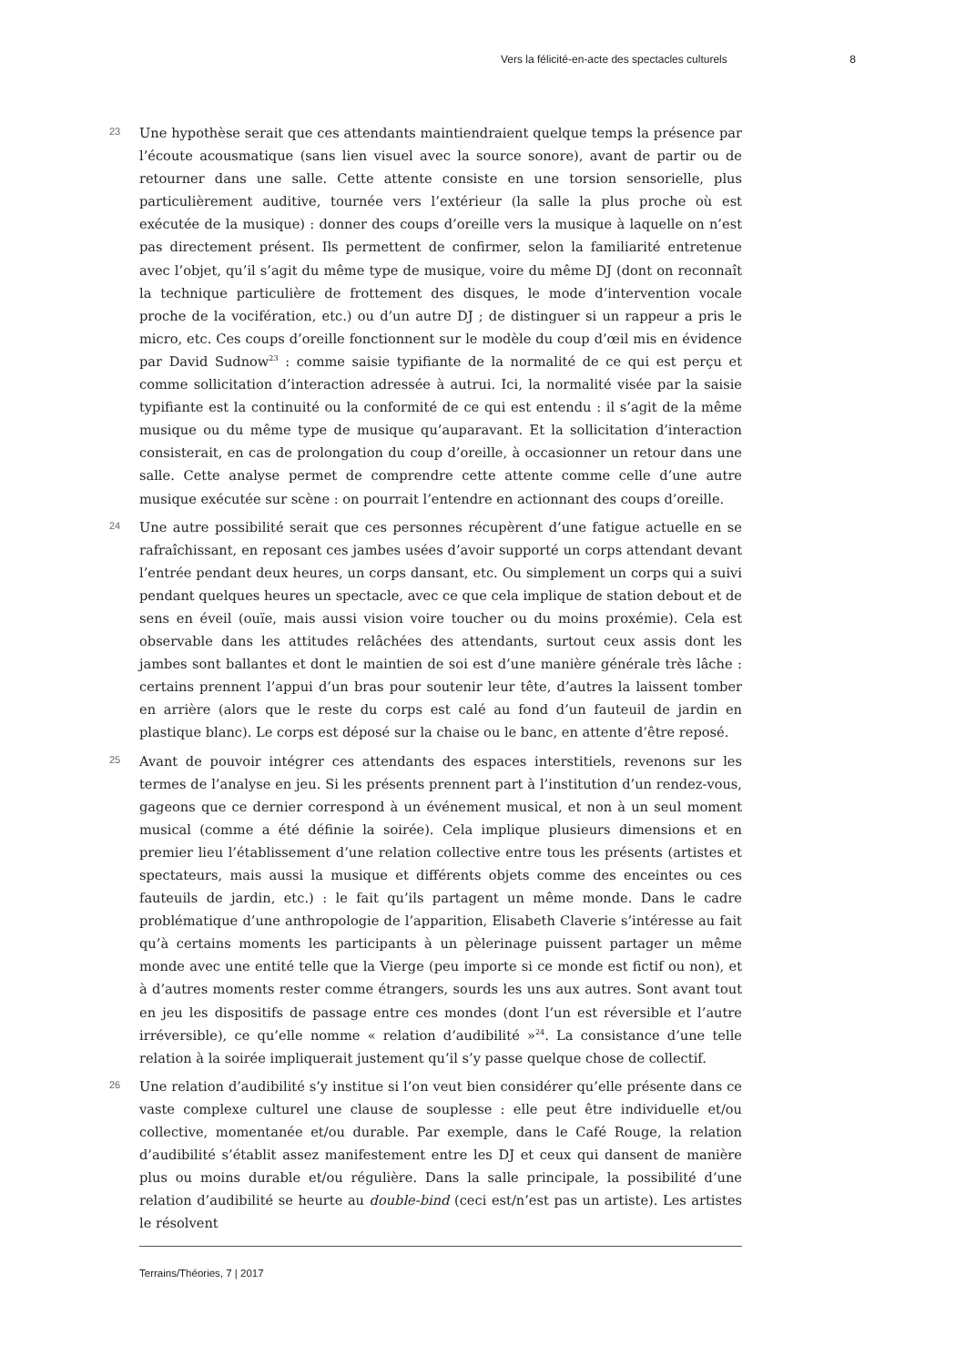Vers la félicité-en-acte des spectacles culturels 8
23
Une hypothèse serait que ces attendants maintiendraient quelque temps la présence par l’écoute acousmatique (sans lien visuel avec la source sonore), avant de partir ou de retourner dans une salle. Cette attente consiste en une torsion sensorielle, plus particulièrement auditive, tournée vers l’extérieur (la salle la plus proche où est exécutée de la musique) : donner des coups d’oreille vers la musique à laquelle on n’est pas directement présent. Ils permettent de confirmer, selon la familiarité entretenue avec l’objet, qu’il s’agit du même type de musique, voire du même DJ (dont on reconnaît la technique particulière de frottement des disques, le mode d’intervention vocale proche de la vocifération, etc.) ou d’un autre DJ ; de distinguer si un rappeur a pris le micro, etc. Ces coups d’oreille fonctionnent sur le modèle du coup d’œil mis en évidence par David Sudnow<sup>23</sup> : comme saisie typifiante de la normalité de ce qui est perçu et comme sollicitation d’interaction adressée à autrui. Ici, la normalité visée par la saisie typifiante est la continuité ou la conformité de ce qui est entendu : il s’agit de la même musique ou du même type de musique qu’auparavant. Et la sollicitation d’interaction consisterait, en cas de prolongation du coup d’oreille, à occasionner un retour dans une salle. Cette analyse permet de comprendre cette attente comme celle d’une autre musique exécutée sur scène : on pourrait l’entendre en actionnant des coups d’oreille.
24
Une autre possibilité serait que ces personnes récupèrent d’une fatigue actuelle en se rafraîchissant, en reposant ces jambes usées d’avoir supporté un corps attendant devant l’entrée pendant deux heures, un corps dansant, etc. Ou simplement un corps qui a suivi pendant quelques heures un spectacle, avec ce que cela implique de station debout et de sens en éveil (ouïe, mais aussi vision voire toucher ou du moins proxémie). Cela est observable dans les attitudes relâchées des attendants, surtout ceux assis dont les jambes sont ballantes et dont le maintien de soi est d’une manière générale très lâche : certains prennent l’appui d’un bras pour soutenir leur tête, d’autres la laissent tomber en arrière (alors que le reste du corps est calé au fond d’un fauteuil de jardin en plastique blanc). Le corps est déposé sur la chaise ou le banc, en attente d’être reposé.
25
Avant de pouvoir intégrer ces attendants des espaces interstitiels, revenons sur les termes de l’analyse en jeu. Si les présents prennent part à l’institution d’un rendez-vous, gageons que ce dernier correspond à un événement musical, et non à un seul moment musical (comme a été définie la soirée). Cela implique plusieurs dimensions et en premier lieu l’établissement d’une relation collective entre tous les présents (artistes et spectateurs, mais aussi la musique et différents objets comme des enceintes ou ces fauteuils de jardin, etc.) : le fait qu’ils partagent un même monde. Dans le cadre problématique d’une anthropologie de l’apparition, Elisabeth Claverie s’intéresse au fait qu’à certains moments les participants à un pèlerinage puissent partager un même monde avec une entité telle que la Vierge (peu importe si ce monde est fictif ou non), et à d’autres moments rester comme étrangers, sourds les uns aux autres. Sont avant tout en jeu les dispositifs de passage entre ces mondes (dont l’un est réversible et l’autre irréversible), ce qu’elle nomme « relation d’audibilité »<sup>24</sup>. La consistance d’une telle relation à la soirée impliquerait justement qu’il s’y passe quelque chose de collectif.
26
Une relation d’audibilité s’y institue si l’on veut bien considérer qu’elle présente dans ce vaste complexe culturel une clause de souplesse : elle peut être individuelle et/ou collective, momentanée et/ou durable. Par exemple, dans le Café Rouge, la relation d’audibilité s’établit assez manifestement entre les DJ et ceux qui dansent de manière plus ou moins durable et/ou régulière. Dans la salle principale, la possibilité d’une relation d’audibilité se heurte au double-bind (ceci est/n’est pas un artiste). Les artistes le résolvent
Terrains/Théories, 7 | 2017